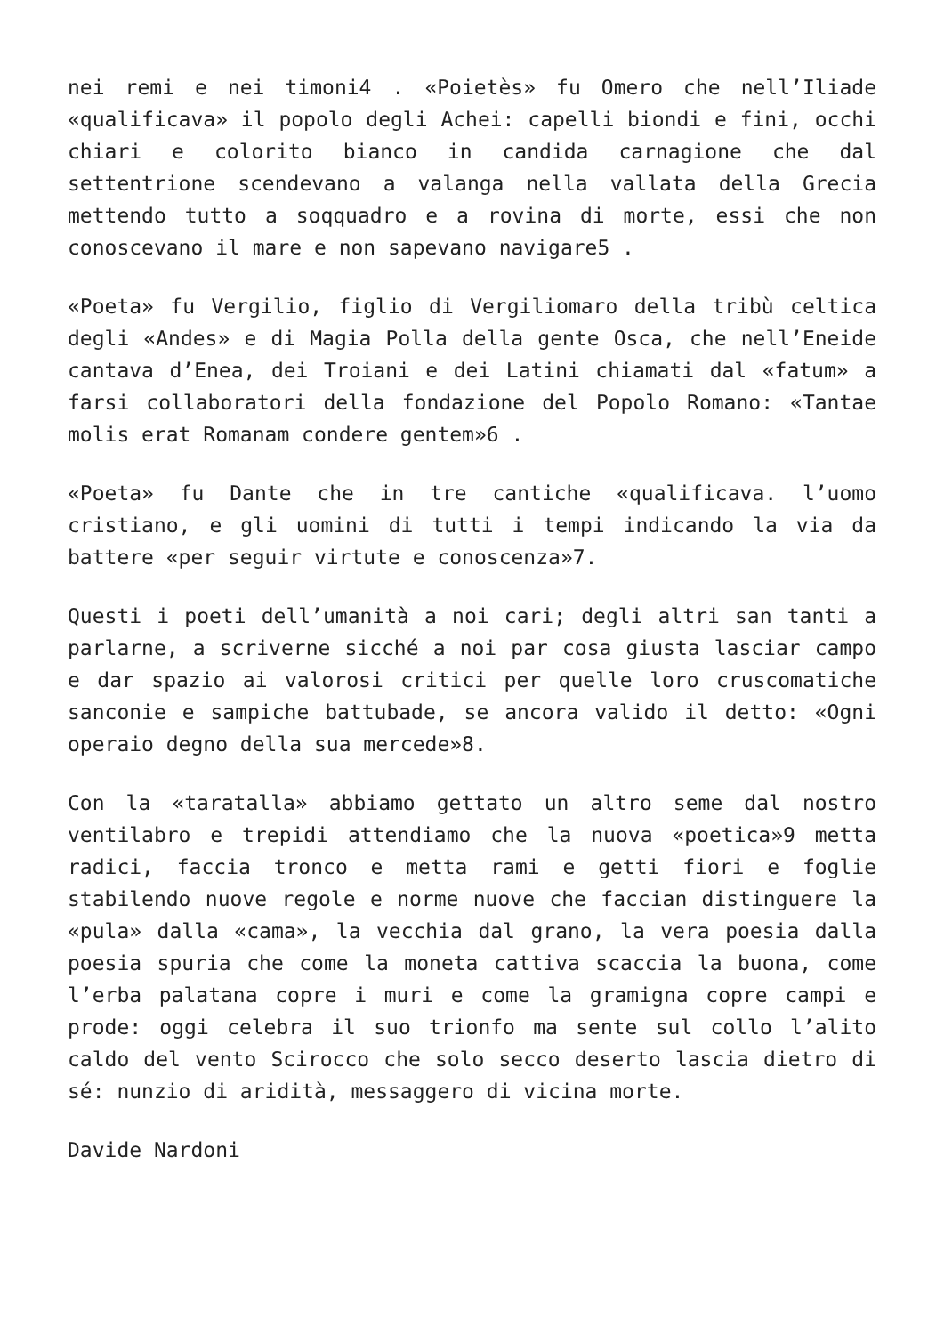nei remi e nei timoni4 . «Poietès» fu Omero che nell’Iliade «qualificava» il popolo degli Achei: capelli biondi e fini, occhi chiari e colorito bianco in candida carnagione che dal settentrione scendevano a valanga nella vallata della Grecia mettendo tutto a soqquadro e a rovina di morte, essi che non conoscevano il mare e non sapevano navigare5 .
«Poeta» fu Vergilio, figlio di Vergiliomaro della tribù celtica degli «Andes» e di Magia Polla della gente Osca, che nell’Eneide cantava d’Enea, dei Troiani e dei Latini chiamati dal «fatum» a farsi collaboratori della fondazione del Popolo Romano: «Tantae molis erat Romanam condere gentem»6 .
«Poeta» fu Dante che in tre cantiche «qualificava. l’uomo cristiano, e gli uomini di tutti i tempi indicando la via da battere «per seguir virtute e conoscenza»7.
Questi i poeti dell’umanità a noi cari; degli altri san tanti a parlarne, a scriverne sicché a noi par cosa giusta lasciar campo e dar spazio ai valorosi critici per quelle loro cruscomatiche sanconie e sampiche battubade, se ancora valido il detto: «Ogni operaio degno della sua mercede»8.
Con la «taratalla» abbiamo gettato un altro seme dal nostro ventilabro e trepidi attendiamo che la nuova «poetica»9 metta radici, faccia tronco e metta rami e getti fiori e foglie stabilendo nuove regole e norme nuove che faccian distinguere la «pula» dalla «cama», la vecchia dal grano, la vera poesia dalla poesia spuria che come la moneta cattiva scaccia la buona, come l’erba palatana copre i muri e come la gramigna copre campi e prode: oggi celebra il suo trionfo ma sente sul collo l’alito caldo del vento Scirocco che solo secco deserto lascia dietro di sé: nunzio di aridità, messaggero di vicina morte.
Davide Nardoni